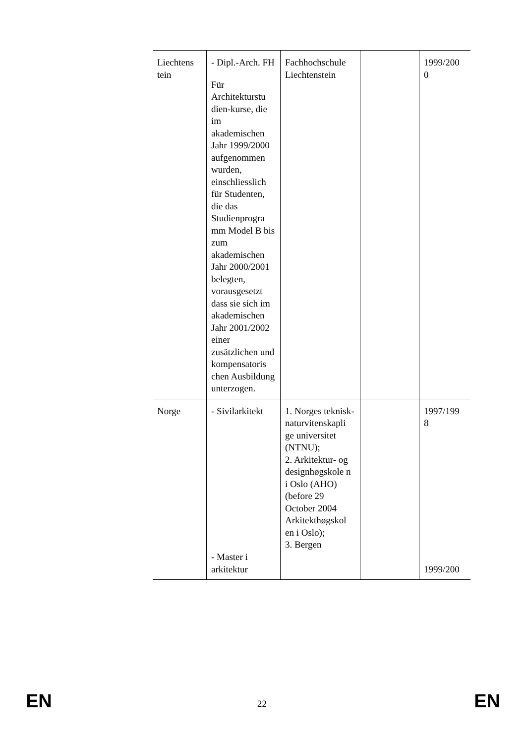| Liechtens tein | - Dipl.-Arch. FH Für Architekturstu dien-kurse, die im akademischen Jahr 1999/2000 aufgenommen wurden, einschliesslich für Studenten, die das Studienprogra mm Model B bis zum akademischen Jahr 2000/2001 belegten, vorausgesetzt dass sie sich im akademischen Jahr 2001/2002 einer zusätzlichen und kompensatoris chen Ausbildung unterzogen. | Fachhochschule Liechtenstein | | 1999/200 0 |
| Norge | - Sivilarkitekt - Master i arkitektur | 1. Norges teknisk-naturvitenskapli ge universitet (NTNU); 2. Arkitektur- og designhøgskole n i Oslo (AHO) (before 29 October 2004 Arkitekthøgskol en i Oslo); 3. Bergen | | 1997/199 8 1999/200 |
EN EN 22